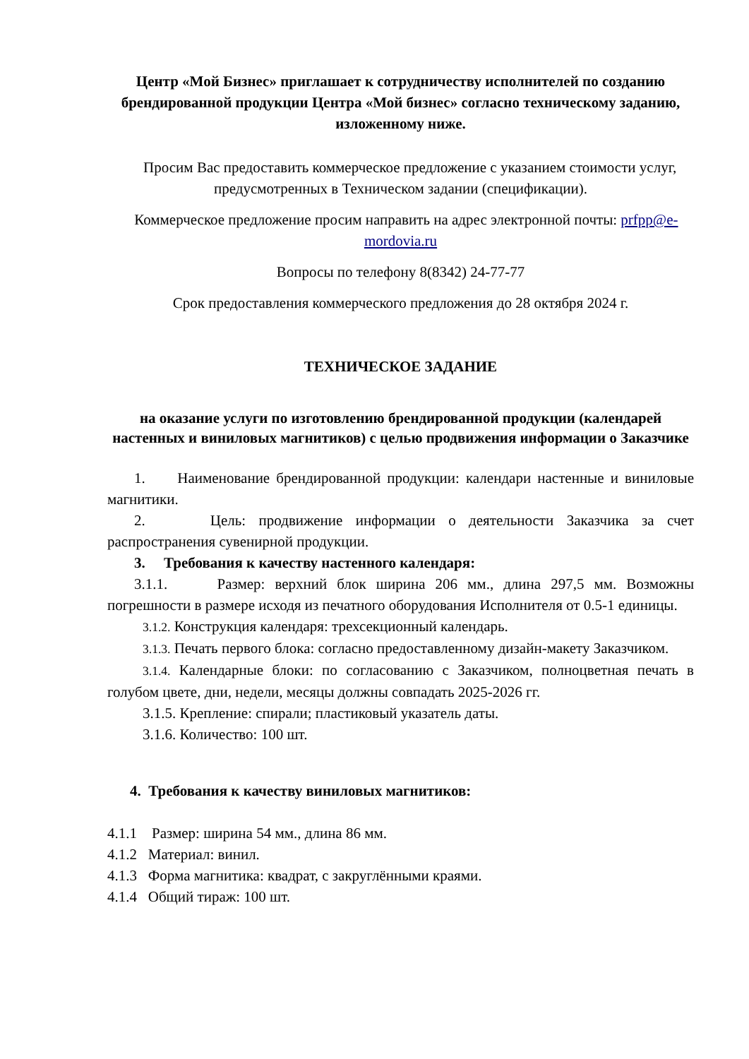Центр «Мой Бизнес» приглашает к сотрудничеству исполнителей по созданию брендированной продукции Центра «Мой бизнес» согласно техническому заданию, изложенному ниже.
Просим Вас предоставить коммерческое предложение с указанием стоимости услуг, предусмотренных в Техническом задании (спецификации).
Коммерческое предложение просим направить на адрес электронной почты: prfpp@e-mordovia.ru
Вопросы по телефону 8(8342) 24-77-77
Срок предоставления коммерческого предложения до 28 октября 2024 г.
ТЕХНИЧЕСКОЕ ЗАДАНИЕ
на оказание услуги по изготовлению брендированной продукции (календарей настенных и виниловых магнитиков) с целью продвижения информации о Заказчике
1. Наименование брендированной продукции: календари настенные и виниловые магнитики.
2. Цель: продвижение информации о деятельности Заказчика за счет распространения сувенирной продукции.
3. Требования к качеству настенного календаря:
3.1.1. Размер: верхний блок ширина 206 мм., длина 297,5 мм. Возможны погрешности в размере исходя из печатного оборудования Исполнителя от 0.5-1 единицы.
3.1.2. Конструкция календаря: трехсекционный календарь.
3.1.3. Печать первого блока: согласно предоставленному дизайн-макету Заказчиком.
3.1.4. Календарные блоки: по согласованию с Заказчиком, полноцветная печать в голубом цвете, дни, недели, месяцы должны совпадать 2025-2026 гг.
3.1.5. Крепление: спирали; пластиковый указатель даты.
3.1.6. Количество: 100 шт.
4. Требования к качеству виниловых магнитиков:
4.1.1 Размер: ширина 54 мм., длина 86 мм.
4.1.2 Материал: винил.
4.1.3 Форма магнитика: квадрат, с закруглёнными краями.
4.1.4 Общий тираж: 100 шт.